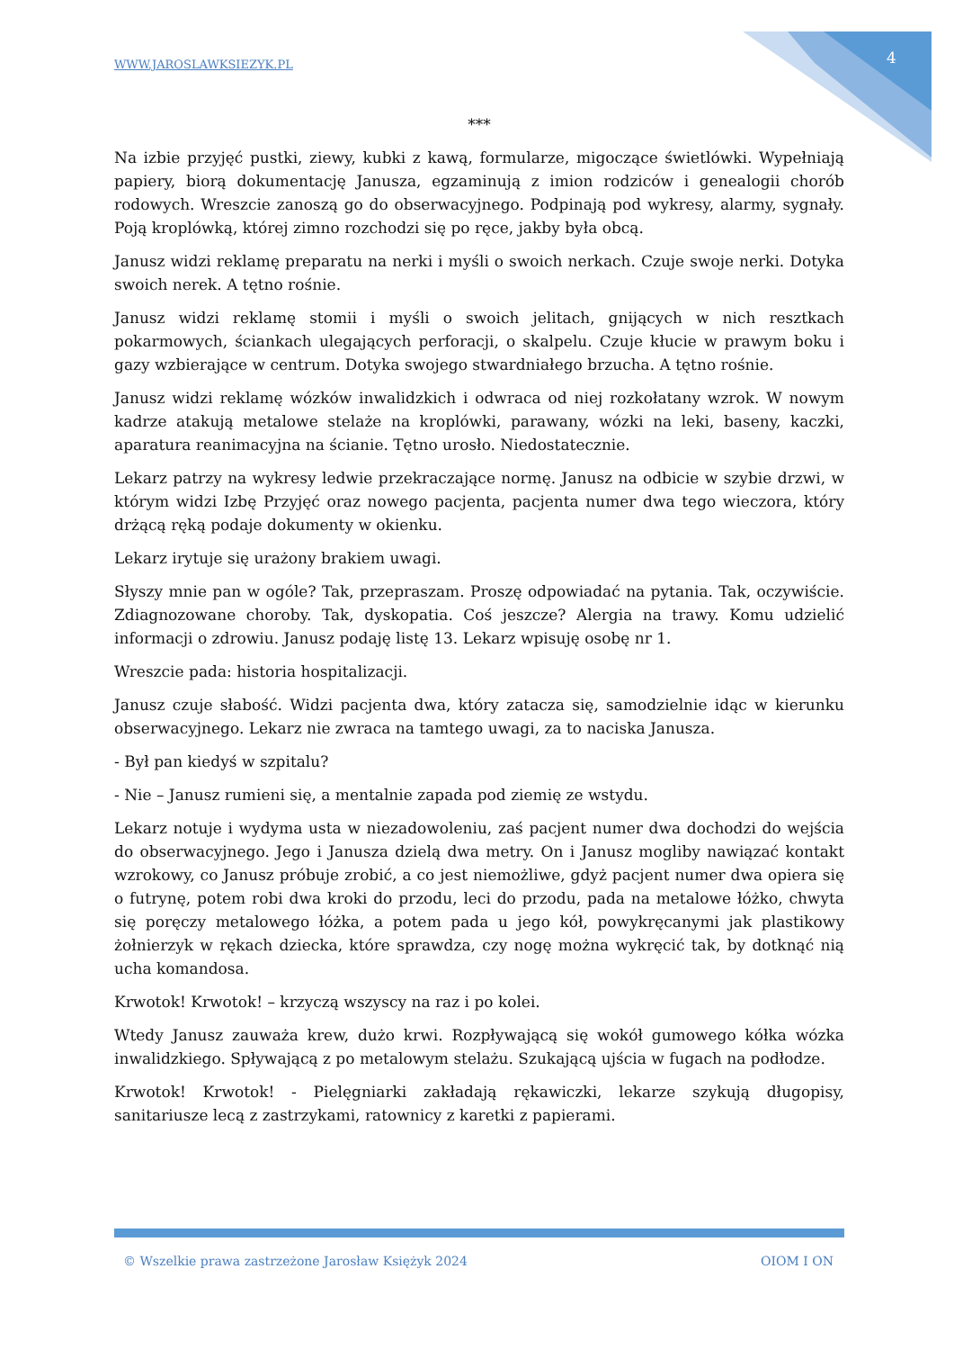WWW.JAROSLAWKSIEZYK.PL 4
***
Na izbie przyjęć pustki, ziewy, kubki z kawą, formularze, migoczące świetlówki. Wypełniają papiery, biorą dokumentację Janusza, egzaminują z imion rodziców i genealogii chorób rodowych. Wreszcie zanoszą go do obserwacyjnego. Podpinają pod wykresy, alarmy, sygnały. Poją kroplówką, której zimno rozchodzi się po ręce, jakby była obcą.
Janusz widzi reklamę preparatu na nerki i myśli o swoich nerkach. Czuje swoje nerki. Dotyka swoich nerek. A tętno rośnie.
Janusz widzi reklamę stomii i myśli o swoich jelitach, gnijących w nich resztkach pokarmowych, ściankach ulegających perforacji, o skalpelu. Czuje kłucie w prawym boku i gazy wzbierające w centrum. Dotyka swojego stwardniałego brzucha. A tętno rośnie.
Janusz widzi reklamę wózków inwalidzkich i odwraca od niej rozkołatany wzrok. W nowym kadrze atakują metalowe stelaże na kroplówki, parawany, wózki na leki, baseny, kaczki, aparatura reanimacyjna na ścianie. Tętno urosło. Niedostatecznie.
Lekarz patrzy na wykresy ledwie przekraczające normę. Janusz na odbicie w szybie drzwi, w którym widzi Izbę Przyjęć oraz nowego pacjenta, pacjenta numer dwa tego wieczora, który drżącą ręką podaje dokumenty w okienku.
Lekarz irytuje się urażony brakiem uwagi.
Słyszy mnie pan w ogóle? Tak, przepraszam. Proszę odpowiadać na pytania. Tak, oczywiście. Zdiagnozowane choroby. Tak, dyskopatia. Coś jeszcze? Alergia na trawy. Komu udzielić informacji o zdrowiu. Janusz podaję listę 13. Lekarz wpisuję osobę nr 1.
Wreszcie pada: historia hospitalizacji.
Janusz czuje słabość. Widzi pacjenta dwa, który zatacza się, samodzielnie idąc w kierunku obserwacyjnego. Lekarz nie zwraca na tamtego uwagi, za to naciska Janusza.
- Był pan kiedyś w szpitalu?
- Nie – Janusz rumieni się, a mentalnie zapada pod ziemię ze wstydu.
Lekarz notuje i wydyma usta w niezadowoleniu, zaś pacjent numer dwa dochodzi do wejścia do obserwacyjnego. Jego i Janusza dzielą dwa metry. On i Janusz mogliby nawiązać kontakt wzrokowy, co Janusz próbuje zrobić, a co jest niemożliwe, gdyż pacjent numer dwa opiera się o futrynę, potem robi dwa kroki do przodu, leci do przodu, pada na metalowe łóżko, chwyta się poręczy metalowego łóżka, a potem pada u jego kół, powykręcanymi jak plastikowy żołnierzyk w rękach dziecka, które sprawdza, czy nogę można wykręcić tak, by dotknąć nią ucha komandosa.
Krwotok! Krwotok! – krzyczą wszyscy na raz i po kolei.
Wtedy Janusz zauważa krew, dużo krwi. Rozpływającą się wokół gumowego kółka wózka inwalidzkiego. Spływającą z po metalowym stelażu. Szukającą ujścia w fugach na podłodze.
Krwotok! Krwotok! - Pielęgniarki zakładają rękawiczki, lekarze szykują długopisy, sanitariusze lecą z zastrzykami, ratownicy z karetki z papierami.
© Wszelkie prawa zastrzeżone Jarosław Księżyk 2024 OIOM I ON